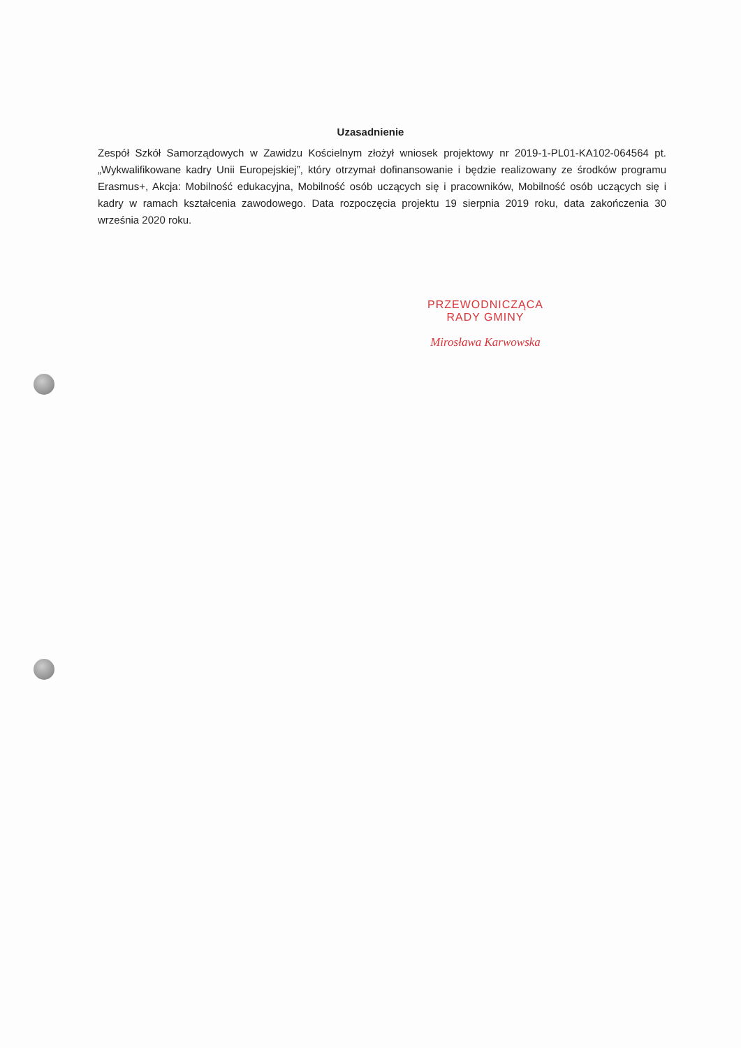Uzasadnienie
Zespół Szkół Samorządowych w Zawidzu Kościelnym złożył wniosek projektowy nr 2019-1-PL01-KA102-064564 pt. „Wykwalifikowane kadry Unii Europejskiej”, który otrzymał dofinansowanie i będzie realizowany ze środków programu Erasmus+, Akcja: Mobilność edukacyjna, Mobilność osób uczących się i pracowników, Mobilność osób uczących się i kadry w ramach kształcenia zawodowego. Data rozpoczęcia projektu 19 sierpnia 2019 roku, data zakończenia 30 września 2020 roku.
PRZEWODNICZĄCA
RADY GMINY
Mirosława Karwowska